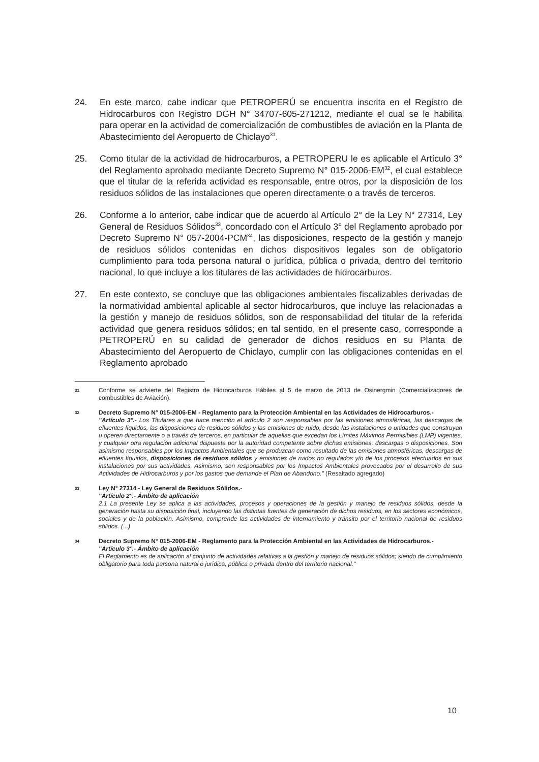24. En este marco, cabe indicar que PETROPERÚ se encuentra inscrita en el Registro de Hidrocarburos con Registro DGH N° 34707-605-271212, mediante el cual se le habilita para operar en la actividad de comercialización de combustibles de aviación en la Planta de Abastecimiento del Aeropuerto de Chiclayo<sup>31</sup>.
25. Como titular de la actividad de hidrocarburos, a PETROPERU le es aplicable el Artículo 3° del Reglamento aprobado mediante Decreto Supremo N° 015-2006-EM<sup>32</sup>, el cual establece que el titular de la referida actividad es responsable, entre otros, por la disposición de los residuos sólidos de las instalaciones que operen directamente o a través de terceros.
26. Conforme a lo anterior, cabe indicar que de acuerdo al Artículo 2° de la Ley N° 27314, Ley General de Residuos Sólidos<sup>33</sup>, concordado con el Artículo 3° del Reglamento aprobado por Decreto Supremo N° 057-2004-PCM<sup>34</sup>, las disposiciones, respecto de la gestión y manejo de residuos sólidos contenidas en dichos dispositivos legales son de obligatorio cumplimiento para toda persona natural o jurídica, pública o privada, dentro del territorio nacional, lo que incluye a los titulares de las actividades de hidrocarburos.
27. En este contexto, se concluye que las obligaciones ambientales fiscalizables derivadas de la normatividad ambiental aplicable al sector hidrocarburos, que incluye las relacionadas a la gestión y manejo de residuos sólidos, son de responsabilidad del titular de la referida actividad que genera residuos sólidos; en tal sentido, en el presente caso, corresponde a PETROPERÚ en su calidad de generador de dichos residuos en su Planta de Abastecimiento del Aeropuerto de Chiclayo, cumplir con las obligaciones contenidas en el Reglamento aprobado
31
Conforme se advierte del Registro de Hidrocarburos Hábiles al 5 de marzo de 2013 de Osinergmin (Comercializadores de combustibles de Aviación).
32
Decreto Supremo N° 015-2006-EM - Reglamento para la Protección Ambiental en las Actividades de Hidrocarburos.-
"Artículo 3°.- Los Titulares a que hace mención el artículo 2 son responsables por las emisiones atmosféricas, las descargas de efluentes líquidos, las disposiciones de residuos sólidos y las emisiones de ruido, desde las instalaciones o unidades que construyan u operen directamente o a través de terceros, en particular de aquellas que excedan los Límites Máximos Permisibles (LMP) vigentes, y cualquier otra regulación adicional dispuesta por la autoridad competente sobre dichas emisiones, descargas o disposiciones. Son asimismo responsables por los Impactos Ambientales que se produzcan como resultado de las emisiones atmosféricas, descargas de efluentes líquidos, disposiciones de residuos sólidos y emisiones de ruidos no regulados y/o de los procesos efectuados en sus instalaciones por sus actividades. Asimismo, son responsables por los Impactos Ambientales provocados por el desarrollo de sus Actividades de Hidrocarburos y por los gastos que demande el Plan de Abandono." (Resaltado agregado)
33
Ley N° 27314 - Ley General de Residuos Sólidos.-
"Artículo 2°.- Ámbito de aplicación
2.1 La presente Ley se aplica a las actividades, procesos y operaciones de la gestión y manejo de residuos sólidos, desde la generación hasta su disposición final, incluyendo las distintas fuentes de generación de dichos residuos, en los sectores económicos, sociales y de la población. Asimismo, comprende las actividades de internamiento y tránsito por el territorio nacional de residuos sólidos. (...)
34
Decreto Supremo N° 015-2006-EM - Reglamento para la Protección Ambiental en las Actividades de Hidrocarburos.-
"Artículo 3°.- Ámbito de aplicación
El Reglamento es de aplicación al conjunto de actividades relativas a la gestión y manejo de residuos sólidos; siendo de cumplimiento obligatorio para toda persona natural o jurídica, pública o privada dentro del territorio nacional."
10